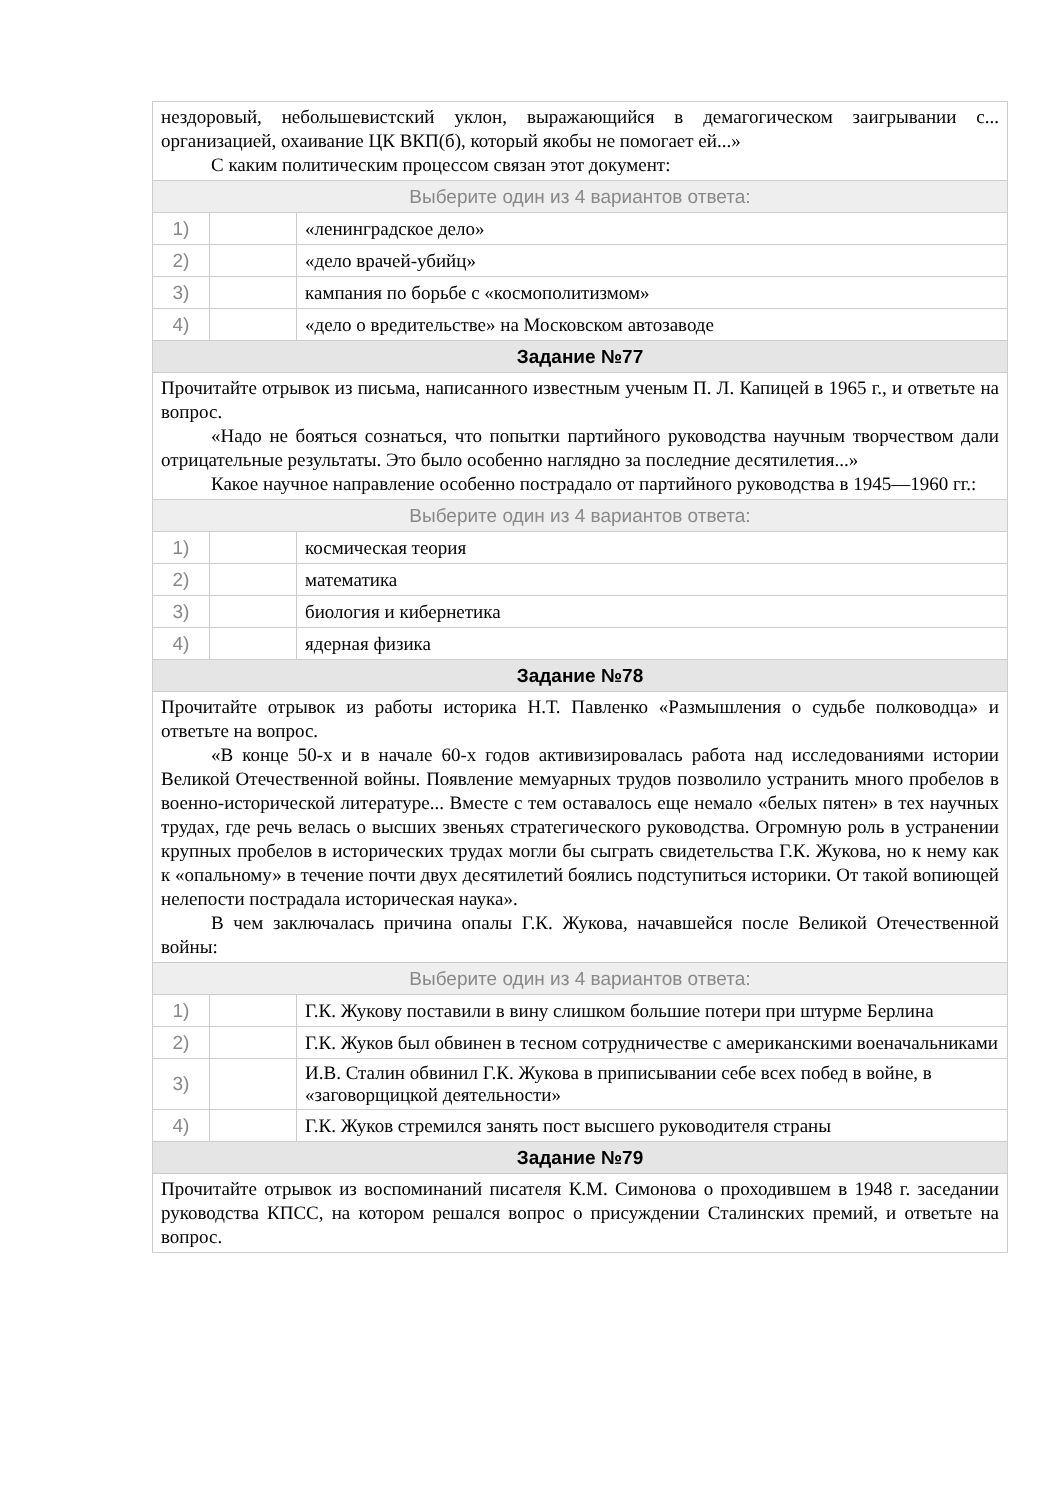| нездоровый, небольшевистский уклон, выражающийся в демагогическом заигрывании с... организацией, охаивание ЦК ВКП(б), который якобы не помогает ей...» С каким политическим процессом связан этот документ: | | |
| Выберите один из 4 вариантов ответа: | | |
| 1) | | «ленинградское дело» |
| 2) | | «дело врачей-убийц» |
| 3) | | кампания по борьбе с «космополитизмом» |
| 4) | | «дело о вредительстве» на Московском автозаводе |
| Задание №77 | | |
| Прочитайте отрывок из письма, написанного известным ученым П. Л. Капицей в 1965 г., и ответьте на вопрос. «Надо не бояться сознаться, что попытки партийного руководства научным творчеством дали отрицательные результаты. Это было особенно наглядно за последние десятилетия...» Какое научное направление особенно пострадало от партийного руководства в 1945—1960 гг.: | | |
| Выберите один из 4 вариантов ответа: | | |
| 1) | | космическая теория |
| 2) | | математика |
| 3) | | биология и кибернетика |
| 4) | | ядерная физика |
| Задание №78 | | |
| Прочитайте отрывок из работы историка Н.Т. Павленко «Размышления о судьбе полководца» и ответьте на вопрос. «В конце 50-х и в начале 60-х годов активизировалась работа над исследованиями истории Великой Отечественной войны. Появление мемуарных трудов позволило устранить много пробелов в военно-исторической литературе... Вместе с тем оставалось еще немало «белых пятен» в тех научных трудах, где речь велась о высших звеньях стратегического руководства. Огромную роль в устранении крупных пробелов в исторических трудах могли бы сыграть свидетельства Г.К. Жукова, но к нему как к «опальному» в течение почти двух десятилетий боялись подступиться историки. От такой вопиющей нелепости пострадала историческая наука». В чем заключалась причина опалы Г.К. Жукова, начавшейся после Великой Отечественной войны: | | |
| Выберите один из 4 вариантов ответа: | | |
| 1) | | Г.К. Жукову поставили в вину слишком большие потери при штурме Берлина |
| 2) | | Г.К. Жуков был обвинен в тесном сотрудничестве с американскими военачальниками |
| 3) | | И.В. Сталин обвинил Г.К. Жукова в приписывании себе всех побед в войне, в «заговорщицкой деятельности» |
| 4) | | Г.К. Жуков стремился занять пост высшего руководителя страны |
| Задание №79 | | |
| Прочитайте отрывок из воспоминаний писателя К.М. Симонова о проходившем в 1948 г. заседании руководства КПСС, на котором решался вопрос о присуждении Сталинских премий, и ответьте на вопрос. | | |